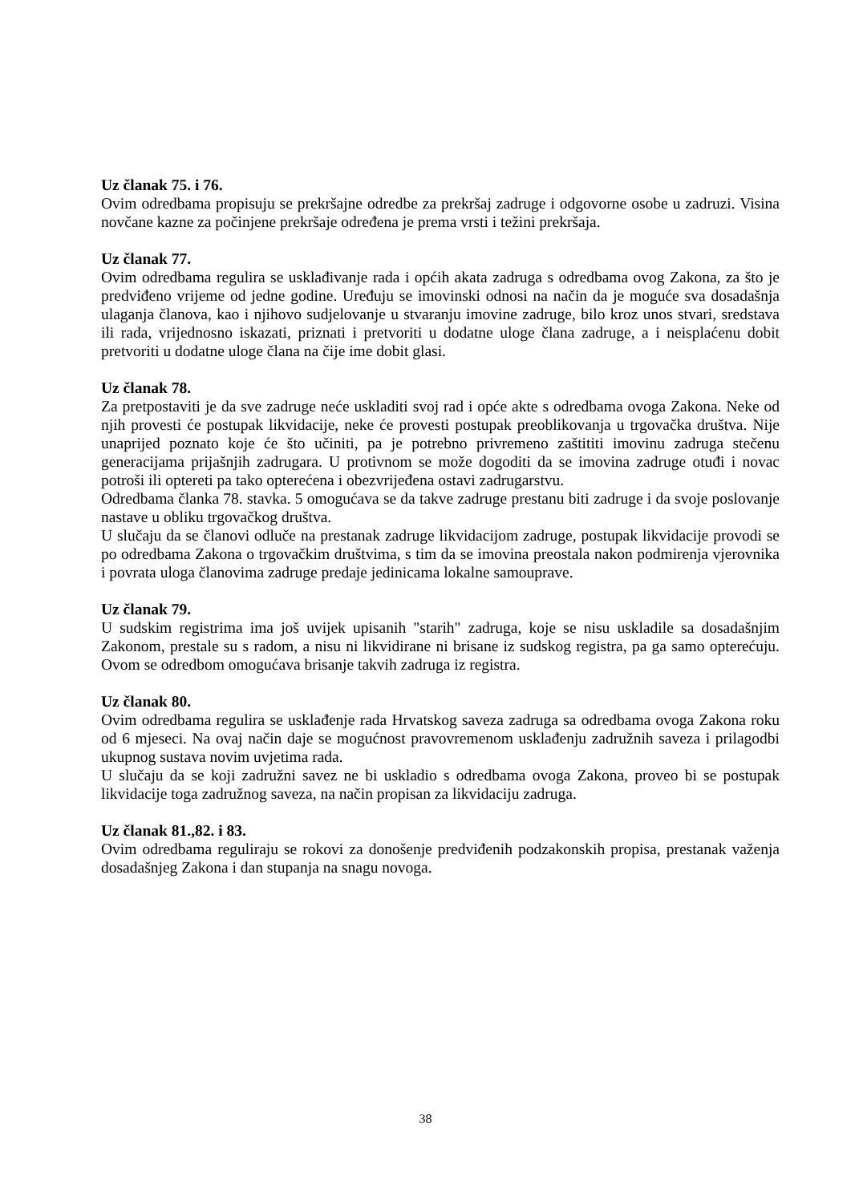Uz članak 75. i 76.
Ovim odredbama propisuju se prekršajne odredbe za prekršaj zadruge i odgovorne osobe u zadruzi. Visina novčane kazne za počinjene prekršaje određena je prema vrsti i težini prekršaja.
Uz članak 77.
Ovim odredbama regulira se usklađivanje rada i općih akata zadruga s odredbama ovog Zakona, za što je predviđeno vrijeme od jedne godine. Uređuju se imovinski odnosi na način da je moguće sva dosadašnja ulaganja članova, kao i njihovo sudjelovanje u stvaranju imovine zadruge, bilo kroz unos stvari, sredstava ili rada, vrijednosno iskazati, priznati i pretvoriti u dodatne uloge člana zadruge, a i neisplaćenu dobit pretvoriti u dodatne uloge člana na čije ime dobit glasi.
Uz članak 78.
Za pretpostaviti je da sve zadruge neće uskladiti svoj rad i opće akte s odredbama ovoga Zakona. Neke od njih provesti će postupak likvidacije, neke će provesti postupak preoblikovanja u trgovačka društva. Nije unaprijed poznato koje će što učiniti, pa je potrebno privremeno zaštititi imovinu zadruga stečenu generacijama prijašnjih zadrugara. U protivnom se može dogoditi da se imovina zadruge otuđi i novac potroši ili optereti pa tako opterećena i obezvrijeđena ostavi zadrugarstvu.
Odredbama članka 78. stavka. 5 omogućava se da takve zadruge prestanu biti zadruge i da svoje poslovanje nastave u obliku trgovačkog društva.
U slučaju da se članovi odluče na prestanak zadruge likvidacijom zadruge, postupak likvidacije provodi se po odredbama Zakona o trgovačkim društvima, s tim da se imovina preostala nakon podmirenja vjerovnika i povrata uloga članovima zadruge predaje jedinicama lokalne samouprave.
Uz članak 79.
U sudskim registrima ima još uvijek upisanih "starih" zadruga, koje se nisu uskladile sa dosadašnjim Zakonom, prestale su s radom, a nisu ni likvidirane ni brisane iz sudskog registra, pa ga samo opterećuju. Ovom se odredbom omogućava brisanje takvih zadruga iz registra.
Uz članak 80.
Ovim odredbama regulira se usklađenje rada Hrvatskog saveza zadruga sa odredbama ovoga Zakona roku od 6 mjeseci. Na ovaj način daje se mogućnost pravovremenom usklađenju zadružnih saveza i prilagodbi ukupnog sustava novim uvjetima rada.
U slučaju da se koji zadružni savez ne bi uskladio s odredbama ovoga Zakona, proveo bi se postupak likvidacije toga zadružnog saveza, na način propisan za likvidaciju zadruga.
Uz članak 81.,82. i 83.
Ovim odredbama reguliraju se rokovi za donošenje predviđenih podzakonskih propisa, prestanak važenja dosadašnjeg Zakona i dan stupanja na snagu novoga.
38